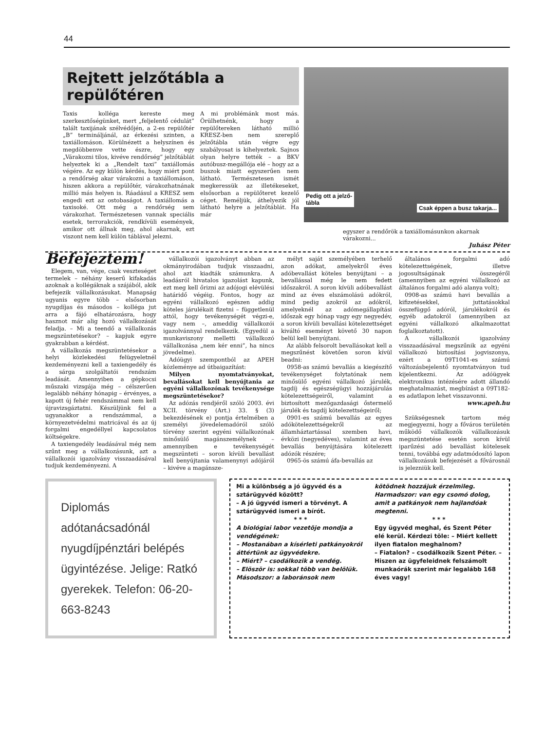44
Rejtett jelzőtábla a repülőtéren
Taxis kolléga kereste meg szerkesztőségünket, mert „feljelentő cédulát” talált taxijának szélvédőjén, a 2-es repülőtér „B” termináljánál, az érkezési szinten, a taxiállomáson. Körülnézett a helyszínen és megdöbbenve vette észre, hogy egy „Várakozni tilos, kivéve rendőrség” jelzőtáblát helyeztek ki a „Rendelt taxi” taxiállomás végére. Az egy külön kérdés, hogy miért pont a rendőrség akar várakozni a taxiállomáson, hiszen akkora a repülőtér, várakozhatnának millió más helyen is. Ráadásul a KRESZ sem engedi ezt az ostobaságot. A taxiállomás a taxisoké. Ott még a rendőrség sem várakozhat. Természetesen vannak speciális esetek, terrorakciók, rendkívüli események, amikor ott állnak meg, ahol akarnak, ezt viszont nem kell külön táblával jelezni.
A mi problémánk most más. Örülhetnénk, hogy a repülőtereken látható millió KRESZ-ben nem szereplő jelzőtábla után végre egy szabályosat is kihelyeztek. Sajnos olyan helyre tették – a BKV autóbusz-megállója elé – hogy az a buszok miatt egyszerűen nem látható. Természetesen ismét megkeressük az illetékeseket, elsősorban a repülőteret kezelő céget. Reméljük, áthelyezik jól látható helyre a jelzőtáblát. Ha már
Pedig ott a jelző-
tábla
Csak éppen a busz takarja...
egyszer a rendőrök a taxiállomásunkon akarnak várakozni...
Juhász Péter
Befejeztem!
Elegem, van, vége, csak veszteséget termelek – néhány keserű kifakadás azoknak a kollégáknak a szájából, akik befejezik vállalkozásukat. Manapság ugyanis egyre több – elsősorban nyugdíjas és másodos – kolléga jut arra a fájó elhatározásra, hogy hasznot már alig hozó vállalkozását feladja. – Mi a teendő a vállalkozás megszüntetésekor? – kapjuk egyre gyakrabban a kérdést.
A vállalkozás megszüntetésekor a helyi közlekedési felügyeletnél kezdeményezni kell a taxiengedély és a sárga szolgáltatói rendszám leadását. Amennyiben a gépkocsi műszaki vizsgája még – célszerűen legalább néhány hónapig – érvényes, a kapott új fehér rendszámmal nem kell újravizsgáztatni. Készüljünk fel a ugyanakkor a rendszámmal, a környezetvédelmi matricával és az új forgalmi engedéllyel kapcsolatos költségekre.
A taxiengedély leadásával még nem szűnt meg a vállalkozásunk, azt a vállalkozói igazolvány visszaadásával tudjuk kezdeményezni. A
vállalkozói igazolványt abban az okmányirodában tudjuk visszaadni, ahol azt kiadták számunkra. A leadásról hivatalos igazolást kapunk, ezt meg kell őrizni az adójogi elévülési határidő végéig. Fontos, hogy az egyéni vállalkozó egészen addig köteles járulékait fizetni – függetlenül attól, hogy tevékenységét végzi-e, vagy nem –, ameddig vállalkozói igazolvánnyal rendelkezik. (Egyedül a munkaviszony melletti vállalkozó vállalkozása „nem kér enni”, ha nincs jövedelme).
Adóügyi szempontból az APEH közleménye ad útbaigazítást:
Milyen nyomtatványokat, bevallásokat kell benyújtania az egyéni vállalkozónak tevékenysége megszüntetésekor?
Az adózás rendjéről szóló 2003. évi XCII. törvény (Art.) 33. § (3) bekezdésének e) pontja értelmében a személyi jövedelemadóról szóló törvény szerint egyéni vállalkozónak minősülő magánszemélynek – amennyiben e tevékenységét megszünteti – soron kívüli bevallást kell benyújtania valamenynyi adójáról – kivéve a magánsze-
mélyt saját személyében terhelő azon adókat, amelyekről éves adóbevallást köteles benyújtani – a bevallással még le nem fedett időszakról. A soron kívüli adóbevallást mind az éves elszámolású adókról, mind pedig azokról az adókról, amelyeknél az adómegállapítási időszak egy hónap vagy egy negyedév, a soron kívüli bevallási kötelezettséget kiváltó eseményt követő 30 napon belül kell benyújtani.
Az alább felsorolt bevallásokat kell a megszűnést követően soron kívül beadni:
0958-as számú bevallás a kiegészítő tevékenységet folytatónak nem minősülő egyéni vállalkozó járulék, tagdíj és egészségügyi hozzájárulás kötelezettségeiről, valamint a biztosított mezőgazdasági őstermelő járulék és tagdíj kötelezettségeiről;
0901-es számú bevallás az egyes adókötelezettségekről az államháztartással szemben havi, évközi (negyedéves), valamint az éves bevallás benyújtására kötelezett adózók részére;
0965-ös számú áfa-bevallás az
általános forgalmi adó kötelezettségének, illetve jogosultságának összegéről (amennyiben az egyéni vállalkozó az általános forgalmi adó alanya volt);
0908-as számú havi bevallás a kifizetésekkel, juttatásokkal összefüggő adóról, járulékokról és egyéb adatokról (amennyiben az egyéni vállalkozó alkalmazottat foglalkoztatott).
A vállalkozói igazolvány visszaadásával megszűnik az egyéni vállalkozó biztosítási jogviszonya, ezért a 09T1041-es számú változásbejelentő nyomtatványon tud kijelentkezni. Az adóügyek elektronikus intézésére adott állandó meghatalmazást, megbízást a 09T182-es adatlapon lehet visszavonni.
www.apeh.hu
Szükségesnek tartom még megjegyezni, hogy a főváros területén működő vállalkozók vállalkozásuk megszüntetése esetén soron kívül iparűzési adó bevallást kötelesek tenni, továbbá egy adatmódosító lapon vállalkozásuk befejezését a fővárosnál is jelezniük kell.
Diplomás adótanácsadónál nyugdíjpénztári belépés ügyintézése. Jelige: Ratkó gyerekek. Telefon: 06-20-663-8243
Mi a különbség a jó ügyvéd és a sztárügyvéd között?
– A jó ügyvéd ismeri a törvényt. A sztárügyvéd ismeri a bírót.
* * *
A biológiai labor vezetõje mondja a vendégének:
– Mostanában a kísérleti patkányokról áttértünk az ügyvédekre.
– Miért? – csodálkozik a vendég.
– Elõször is: sokkal több van belõlük. Másodszor: a laboránsok nem
kötõdnek hozzájuk érzelmileg. Harmadszor: van egy csomó dolog, amit a patkányok nem hajlandóak megtenni.
* * *
Egy ügyvéd meghal, és Szent Péter elé kerül. Kérdezi tõle: – Miért kellett ilyen fiatalon meghalnom?
– Fiatalon? – csodálkozik Szent Péter. – Hiszen az ügyfeleidnek felszámolt munkaórák szerint már legalább 168 éves vagy!